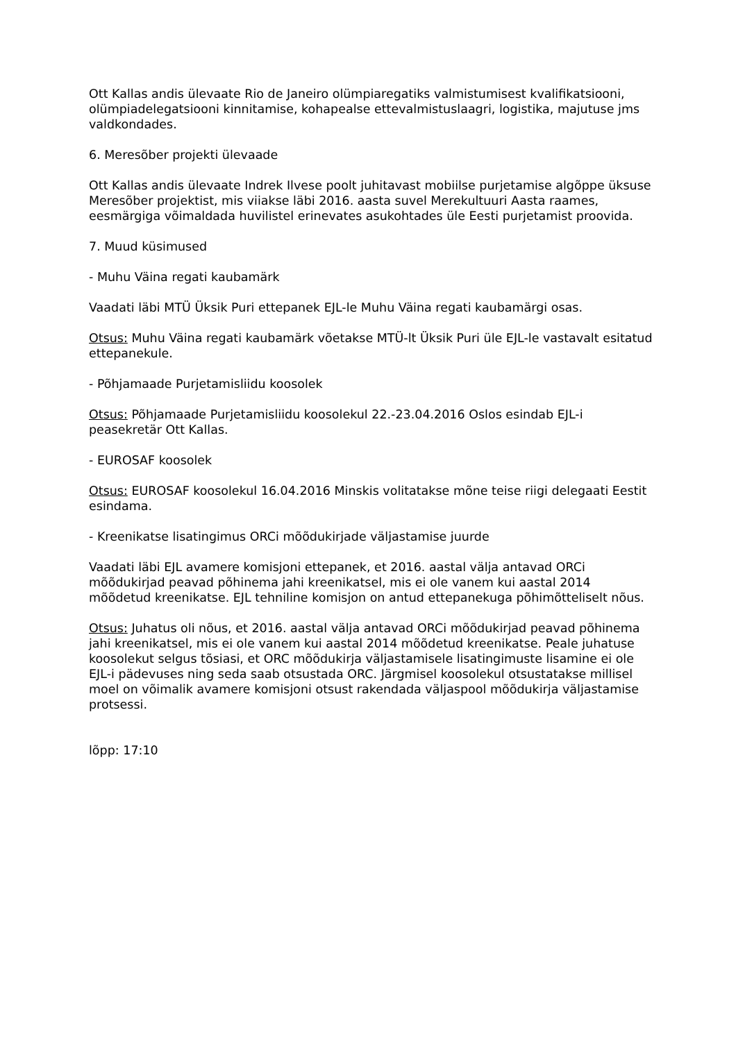Ott Kallas andis ülevaate Rio de Janeiro olümpiaregatiks valmistumisest kvalifikatsiooni, olümpiadelegatsiooni kinnitamise, kohapealse ettevalmistuslaagri, logistika, majutuse jms valdkondades.
6. Meresõber projekti ülevaade
Ott Kallas andis ülevaate Indrek Ilvese poolt juhitavast mobiilse purjetamise algõppe üksuse Meresõber projektist, mis viiakse läbi 2016. aasta suvel Merekultuuri Aasta raames, eesmärgiga võimaldada huvilistel erinevates asukohtades üle Eesti purjetamist proovida.
7. Muud küsimused
- Muhu Väina regati kaubamärk
Vaadati läbi MTÜ Üksik Puri ettepanek EJL-le Muhu Väina regati kaubamärgi osas.
Otsus: Muhu Väina regati kaubamärk võetakse MTÜ-lt Üksik Puri üle EJL-le vastavalt esitatud ettepanekule.
- Põhjamaade Purjetamisliidu koosolek
Otsus: Põhjamaade Purjetamisliidu koosolekul 22.-23.04.2016 Oslos esindab EJL-i peasekretär Ott Kallas.
- EUROSAF koosolek
Otsus: EUROSAF koosolekul 16.04.2016 Minskis volitatakse mõne teise riigi delegaati Eestit esindama.
- Kreenikatse lisatingimus ORCi mõõdukirjade väljastamise juurde
Vaadati läbi EJL avamere komisjoni ettepanek, et 2016. aastal välja antavad ORCi mõõdukirjad peavad põhinema jahi kreenikatsel, mis ei ole vanem kui aastal 2014 mõõdetud kreenikatse. EJL tehniline komisjon on antud ettepanekuga põhimõtteliselt nõus.
Otsus: Juhatus oli nõus, et 2016. aastal välja antavad ORCi mõõdukirjad peavad põhinema jahi kreenikatsel, mis ei ole vanem kui aastal 2014 mõõdetud kreenikatse. Peale juhatuse koosolekut selgus tõsiasi, et ORC mõõdukirja väljastamisele lisatingimuste lisamine ei ole EJL-i pädevuses ning seda saab otsustada ORC. Järgmisel koosolekul otsustatakse millisel moel on võimalik avamere komisjoni otsust rakendada väljaspool mõõdukirja väljastamise protsessi.
lõpp: 17:10